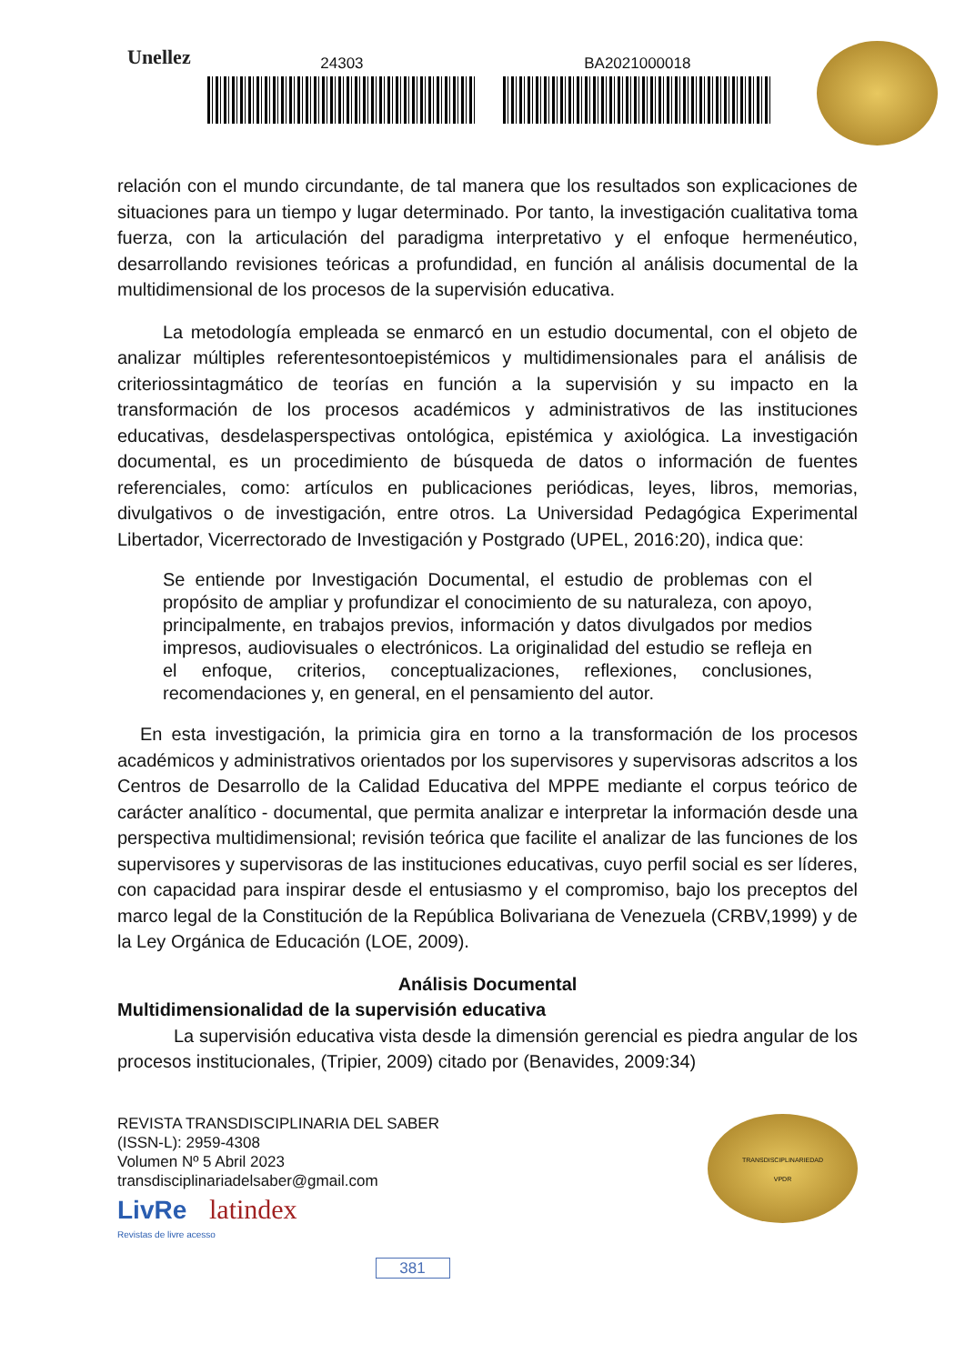Unellez
24303 BA2021000018
relación con el mundo circundante, de tal manera que los resultados son explicaciones de situaciones para un tiempo y lugar determinado. Por tanto, la investigación cualitativa toma fuerza, con la articulación del paradigma interpretativo y el enfoque hermenéutico, desarrollando revisiones teóricas a profundidad, en función al análisis documental de la multidimensional de los procesos de la supervisión educativa.
La metodología empleada se enmarcó en un estudio documental, con el objeto de analizar múltiples referentesontoepistémicos y multidimensionales para el análisis de criteriossintagmático de teorías en función a la supervisión y su impacto en la transformación de los procesos académicos y administrativos de las instituciones educativas, desdelasperspectivas ontológica, epistémica y axiológica. La investigación documental, es un procedimiento de búsqueda de datos o información de fuentes referenciales, como: artículos en publicaciones periódicas, leyes, libros, memorias, divulgativos o de investigación, entre otros. La Universidad Pedagógica Experimental Libertador, Vicerrectorado de Investigación y Postgrado (UPEL, 2016:20), indica que:
Se entiende por Investigación Documental, el estudio de problemas con el propósito de ampliar y profundizar el conocimiento de su naturaleza, con apoyo, principalmente, en trabajos previos, información y datos divulgados por medios impresos, audiovisuales o electrónicos. La originalidad del estudio se refleja en el enfoque, criterios, conceptualizaciones, reflexiones, conclusiones, recomendaciones y, en general, en el pensamiento del autor.
En esta investigación, la primicia gira en torno a la transformación de los procesos académicos y administrativos orientados por los supervisores y supervisoras adscritos a los Centros de Desarrollo de la Calidad Educativa del MPPE mediante el corpus teórico de carácter analítico - documental, que permita analizar e interpretar la información desde una perspectiva multidimensional; revisión teórica que facilite el analizar de las funciones de los supervisores y supervisoras de las instituciones educativas, cuyo perfil social es ser líderes, con capacidad para inspirar desde el entusiasmo y el compromiso, bajo los preceptos del marco legal de la Constitución de la República Bolivariana de Venezuela (CRBV,1999) y de la Ley Orgánica de Educación (LOE, 2009).
Análisis Documental
Multidimensionalidad de la supervisión educativa
La supervisión educativa vista desde la dimensión gerencial es piedra angular de los procesos institucionales, (Tripier, 2009) citado por (Benavides, 2009:34)
REVISTA TRANSDISCIPLINARIA DEL SABER
(ISSN-L): 2959-4308
Volumen Nº 5 Abril 2023
transdisciplinariadelsaber@gmail.com
LivRe latindex
Revistas de livre acesso
381
TRANSDISCIPLINARIEDAD
VPDR